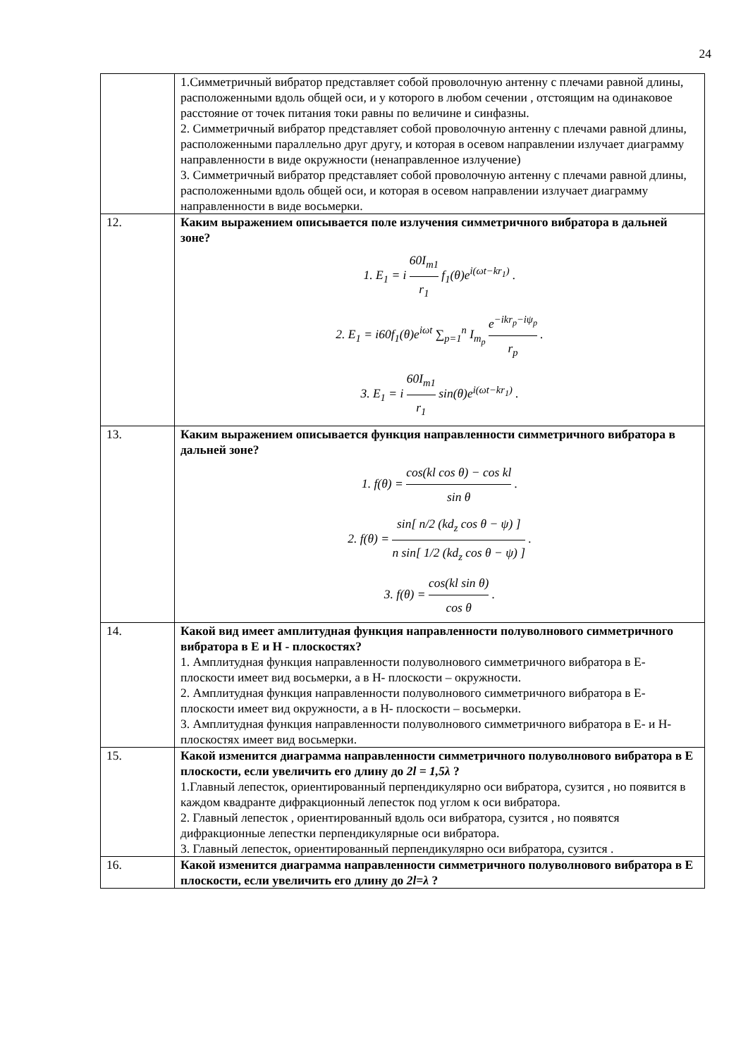24
| | 1.Симметричный вибратор представляет собой проволочную антенну с плечами равной длины, расположенными вдоль общей оси, и у которого в любом сечении , отстоящим на одинаковое расстояние от точек питания токи равны по величине и синфазны. 2. Симметричный вибратор представляет собой проволочную антенну с плечами равной длины, расположенными параллельно друг другу, и которая в осевом направлении излучает диаграмму направленности в виде окружности (ненаправленное излучение) 3. Симметричный вибратор представляет собой проволочную антенну с плечами равной длины, расположенными вдоль общей оси, и которая в осевом направлении излучает диаграмму направленности в виде восьмерки. |
| 12. | Каким выражением описывается поле излучения симметричного вибратора в дальней зоне? 1. E<sub>1</sub> = i 60I<sub>m1</sub> r<sub>1</sub> f<sub>1</sub>(θ)e<sup>i(ωt−kr<sub>1</sub>)</sup> . 2. E<sub>1</sub> = i60f<sub>1</sub>(θ)e<sup>iωt</sup> ∑<sub>p=1</sub><sup>n</sup> I<sub>m<sub>p</sub></sub> e<sup>−ikr<sub>p</sub>−iψ<sub>p</sub></sup> r<sub>p</sub> . 3. E<sub>1</sub> = i 60I<sub>m1</sub> r<sub>1</sub> sin(θ)e<sup>i(ωt−kr<sub>1</sub>)</sup> . |
| 13. | Каким выражением описывается функция направленности симметричного вибратора в дальней зоне? 1. f(θ) = cos(kl cos θ) − cos kl sin θ . 2. f(θ) = sin[ n/2 (kd<sub>z</sub> cos θ − ψ) ] n sin[ 1/2 (kd<sub>z</sub> cos θ − ψ) ] . 3. f(θ) = cos(kl sin θ) cos θ . |
| 14. | Какой вид имеет амплитудная функция направленности полуволнового симметричного вибратора в Е и Н - плоскостях? 1. Амплитудная функция направленности полуволнового симметричного вибратора в Е-плоскости имеет вид восьмерки, а в Н- плоскости – окружности. 2. Амплитудная функция направленности полуволнового симметричного вибратора в Е-плоскости имеет вид окружности, а в Н- плоскости – восьмерки. 3. Амплитудная функция направленности полуволнового симметричного вибратора в Е- и Н-плоскостях имеет вид восьмерки. |
| 15. | Какой изменится диаграмма направленности симметричного полуволнового вибратора в Е плоскости, если увеличить его длину до 2l = 1,5λ ? 1.Главный лепесток, ориентированный перпендикулярно оси вибратора, сузится , но появится в каждом квадранте дифракционный лепесток под углом к оси вибратора. 2. Главный лепесток , ориентированный вдоль оси вибратора, сузится , но появятся дифракционные лепестки перпендикулярные оси вибратора. 3. Главный лепесток, ориентированный перпендикулярно оси вибратора, сузится . |
| 16. | Какой изменится диаграмма направленности симметричного полуволнового вибратора в Е плоскости, если увеличить его длину до 2l=λ ? |